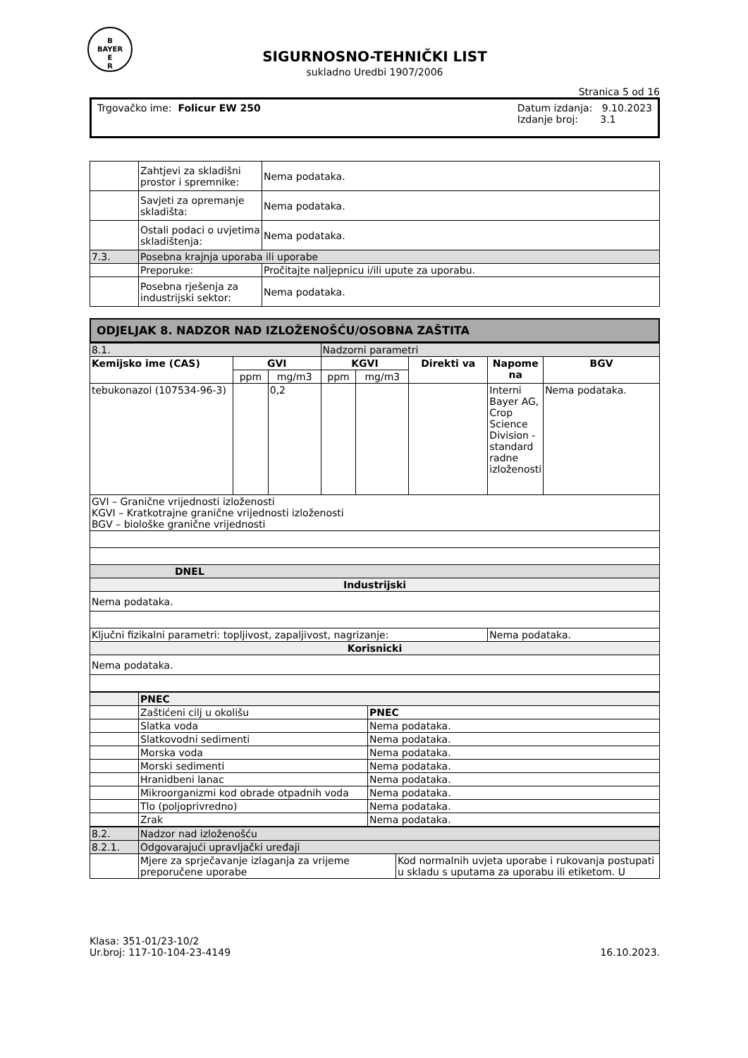B
BAYER
E
R
SIGURNOSNO-TEHNIČKI LIST
sukladno Uredbi 1907/2006
Stranica 5 od 16
Trgovačko ime: Folicur EW 250 Datum izdanja: 9.10.2023
Izdanje broj: 3.1
| | Zahtjevi za skladišni prostor i spremnike: | Nema podataka. |
| | Savjeti za opremanje skladišta: | Nema podataka. |
| | Ostali podaci o uvjetima skladištenja: | Nema podataka. |
| 7.3. | Posebna krajnja uporaba ili uporabe | |
| | Preporuke: | Pročitajte naljepnicu i/ili upute za uporabu. |
| | Posebna rješenja za industrijski sektor: | Nema podataka. |
ODJELJAK 8. NADZOR NAD IZLOŽENOŠĆU/OSOBNA ZAŠTITA
| 8.1. | | | Nadzorni parametri | | | | |
| Kemijsko ime (CAS) | GVI | | KGVI | | Direkti va | Napome na | BGV |
| | ppm | mg/m3 | ppm | mg/m3 | | | |
| tebukonazol (107534-96-3) | | 0,2 | | | | Interni Bayer AG, Crop Science Division - standard radne izloženosti | Nema podataka. |
| GVI – Granične vrijednosti izloženosti KGVI – Kratkotrajne granične vrijednosti izloženosti BGV – biološke granične vrijednosti | | | | | | | |
| DNEL | | | | | | | |
| Industrijski | | | | | | | |
| Nema podataka. | | | | | | | |
| Ključni fizikalni parametri: topljivost, zapaljivost, nagrizanje: | | | | | | Nema podataka. | |
| Korisnicki | | | | | | | |
| Nema podataka. | | | | | | | |
| | PNEC | |
| | Zaštićeni cilj u okolišu | PNEC |
| | Slatka voda | Nema podataka. |
| | Slatkovodni sedimenti | Nema podataka. |
| | Morska voda | Nema podataka. |
| | Morski sedimenti | Nema podataka. |
| | Hranidbeni lanac | Nema podataka. |
| | Mikroorganizmi kod obrade otpadnih voda | Nema podataka. |
| | Tlo (poljoprivredno) | Nema podataka. |
| | Zrak | Nema podataka. |
| 8.2. | Nadzor nad izloženošću | |
| 8.2.1. | Odgovarajući upravljački uređaji | |
| | Mjere za sprječavanje izlaganja za vrijeme preporučene uporabe | Kod normalnih uvjeta uporabe i rukovanja postupati u skladu s uputama za uporabu ili etiketom. U |
Klasa: 351-01/23-10/2
Ur.broj: 117-10-104-23-4149
16.10.2023.